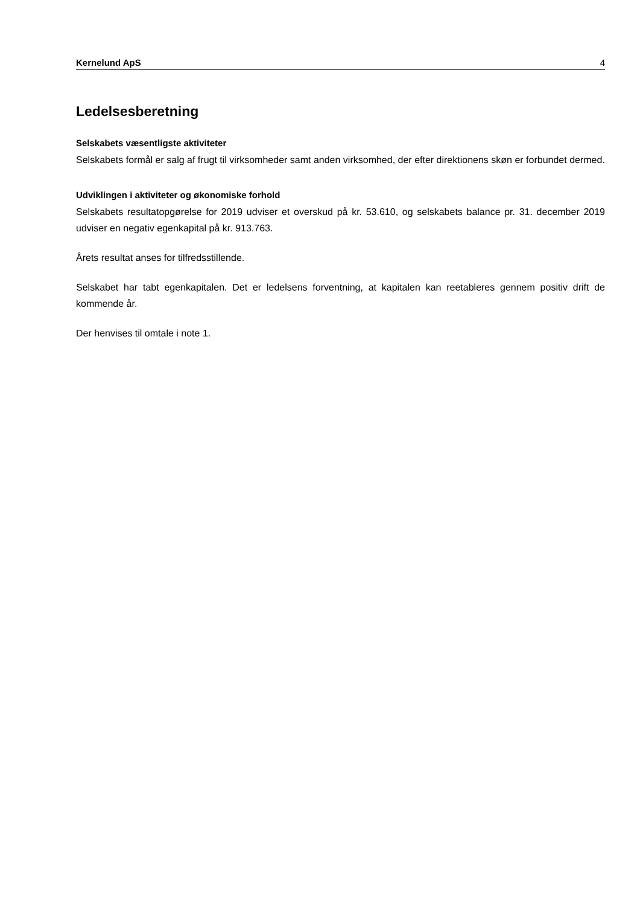Kernelund ApS 4
Ledelsesberetning
Selskabets væsentligste aktiviteter
Selskabets formål er salg af frugt til virksomheder samt anden virksomhed, der efter direktionens skøn er forbundet dermed.
Udviklingen i aktiviteter og økonomiske forhold
Selskabets resultatopgørelse for 2019 udviser et overskud på kr. 53.610, og selskabets balance pr. 31. december 2019 udviser en negativ egenkapital på kr. 913.763.
Årets resultat anses for tilfredsstillende.
Selskabet har tabt egenkapitalen. Det er ledelsens forventning, at kapitalen kan reetableres gennem positiv drift de kommende år.
Der henvises til omtale i note 1.